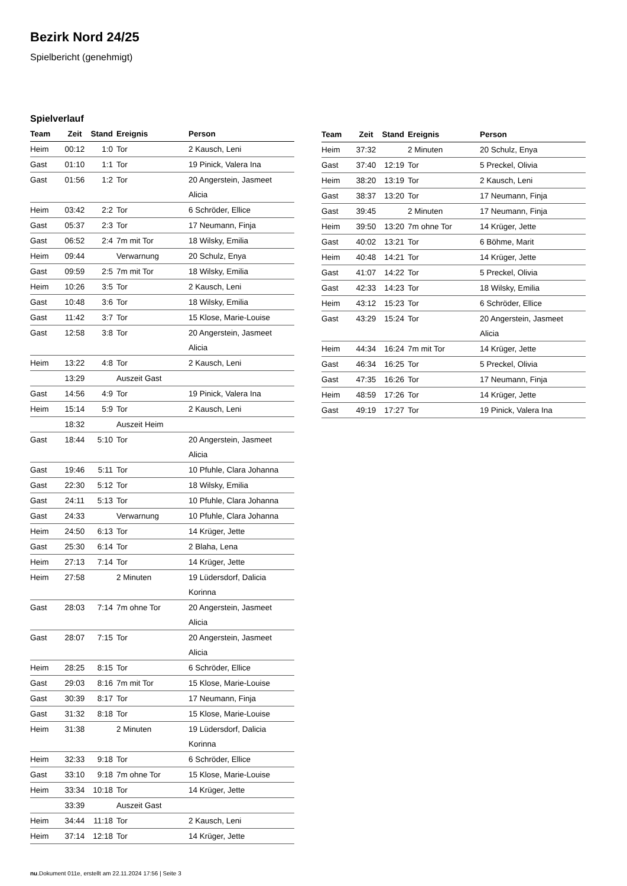Bezirk Nord 24/25
Spielbericht (genehmigt)
Spielverlauf
| Team | Zeit | Stand | Ereignis | Person |
| --- | --- | --- | --- | --- |
| Heim | 00:12 | 1:0 | Tor | 2 Kausch, Leni |
| Gast | 01:10 | 1:1 | Tor | 19 Pinick, Valera Ina |
| Gast | 01:56 | 1:2 | Tor | 20 Angerstein, Jasmeet Alicia |
| Heim | 03:42 | 2:2 | Tor | 6 Schröder, Ellice |
| Gast | 05:37 | 2:3 | Tor | 17 Neumann, Finja |
| Gast | 06:52 | 2:4 | 7m mit Tor | 18 Wilsky, Emilia |
| Heim | 09:44 | | Verwarnung | 20 Schulz, Enya |
| Gast | 09:59 | 2:5 | 7m mit Tor | 18 Wilsky, Emilia |
| Heim | 10:26 | 3:5 | Tor | 2 Kausch, Leni |
| Gast | 10:48 | 3:6 | Tor | 18 Wilsky, Emilia |
| Gast | 11:42 | 3:7 | Tor | 15 Klose, Marie-Louise |
| Gast | 12:58 | 3:8 | Tor | 20 Angerstein, Jasmeet Alicia |
| Heim | 13:22 | 4:8 | Tor | 2 Kausch, Leni |
| | 13:29 | | Auszeit Gast | |
| Gast | 14:56 | 4:9 | Tor | 19 Pinick, Valera Ina |
| Heim | 15:14 | 5:9 | Tor | 2 Kausch, Leni |
| | 18:32 | | Auszeit Heim | |
| Gast | 18:44 | 5:10 | Tor | 20 Angerstein, Jasmeet Alicia |
| Gast | 19:46 | 5:11 | Tor | 10 Pfuhle, Clara Johanna |
| Gast | 22:30 | 5:12 | Tor | 18 Wilsky, Emilia |
| Gast | 24:11 | 5:13 | Tor | 10 Pfuhle, Clara Johanna |
| Gast | 24:33 | | Verwarnung | 10 Pfuhle, Clara Johanna |
| Heim | 24:50 | 6:13 | Tor | 14 Krüger, Jette |
| Gast | 25:30 | 6:14 | Tor | 2 Blaha, Lena |
| Heim | 27:13 | 7:14 | Tor | 14 Krüger, Jette |
| Heim | 27:58 | | 2 Minuten | 19 Lüdersdorf, Dalicia Korinna |
| Gast | 28:03 | 7:14 | 7m ohne Tor | 20 Angerstein, Jasmeet Alicia |
| Gast | 28:07 | 7:15 | Tor | 20 Angerstein, Jasmeet Alicia |
| Heim | 28:25 | 8:15 | Tor | 6 Schröder, Ellice |
| Gast | 29:03 | 8:16 | 7m mit Tor | 15 Klose, Marie-Louise |
| Gast | 30:39 | 8:17 | Tor | 17 Neumann, Finja |
| Gast | 31:32 | 8:18 | Tor | 15 Klose, Marie-Louise |
| Heim | 31:38 | | 2 Minuten | 19 Lüdersdorf, Dalicia Korinna |
| Heim | 32:33 | 9:18 | Tor | 6 Schröder, Ellice |
| Gast | 33:10 | 9:18 | 7m ohne Tor | 15 Klose, Marie-Louise |
| Heim | 33:34 | 10:18 | Tor | 14 Krüger, Jette |
| | 33:39 | | Auszeit Gast | |
| Heim | 34:44 | 11:18 | Tor | 2 Kausch, Leni |
| Heim | 37:14 | 12:18 | Tor | 14 Krüger, Jette |
| Team | Zeit | Stand | Ereignis | Person |
| --- | --- | --- | --- | --- |
| Heim | 37:32 | | 2 Minuten | 20 Schulz, Enya |
| Gast | 37:40 | 12:19 | Tor | 5 Preckel, Olivia |
| Heim | 38:20 | 13:19 | Tor | 2 Kausch, Leni |
| Gast | 38:37 | 13:20 | Tor | 17 Neumann, Finja |
| Gast | 39:45 | | 2 Minuten | 17 Neumann, Finja |
| Heim | 39:50 | 13:20 | 7m ohne Tor | 14 Krüger, Jette |
| Gast | 40:02 | 13:21 | Tor | 6 Böhme, Marit |
| Heim | 40:48 | 14:21 | Tor | 14 Krüger, Jette |
| Gast | 41:07 | 14:22 | Tor | 5 Preckel, Olivia |
| Gast | 42:33 | 14:23 | Tor | 18 Wilsky, Emilia |
| Heim | 43:12 | 15:23 | Tor | 6 Schröder, Ellice |
| Gast | 43:29 | 15:24 | Tor | 20 Angerstein, Jasmeet Alicia |
| Heim | 44:34 | 16:24 | 7m mit Tor | 14 Krüger, Jette |
| Gast | 46:34 | 16:25 | Tor | 5 Preckel, Olivia |
| Gast | 47:35 | 16:26 | Tor | 17 Neumann, Finja |
| Heim | 48:59 | 17:26 | Tor | 14 Krüger, Jette |
| Gast | 49:19 | 17:27 | Tor | 19 Pinick, Valera Ina |
nu.Dokument 011e, erstellt am 22.11.2024 17:56 | Seite 3